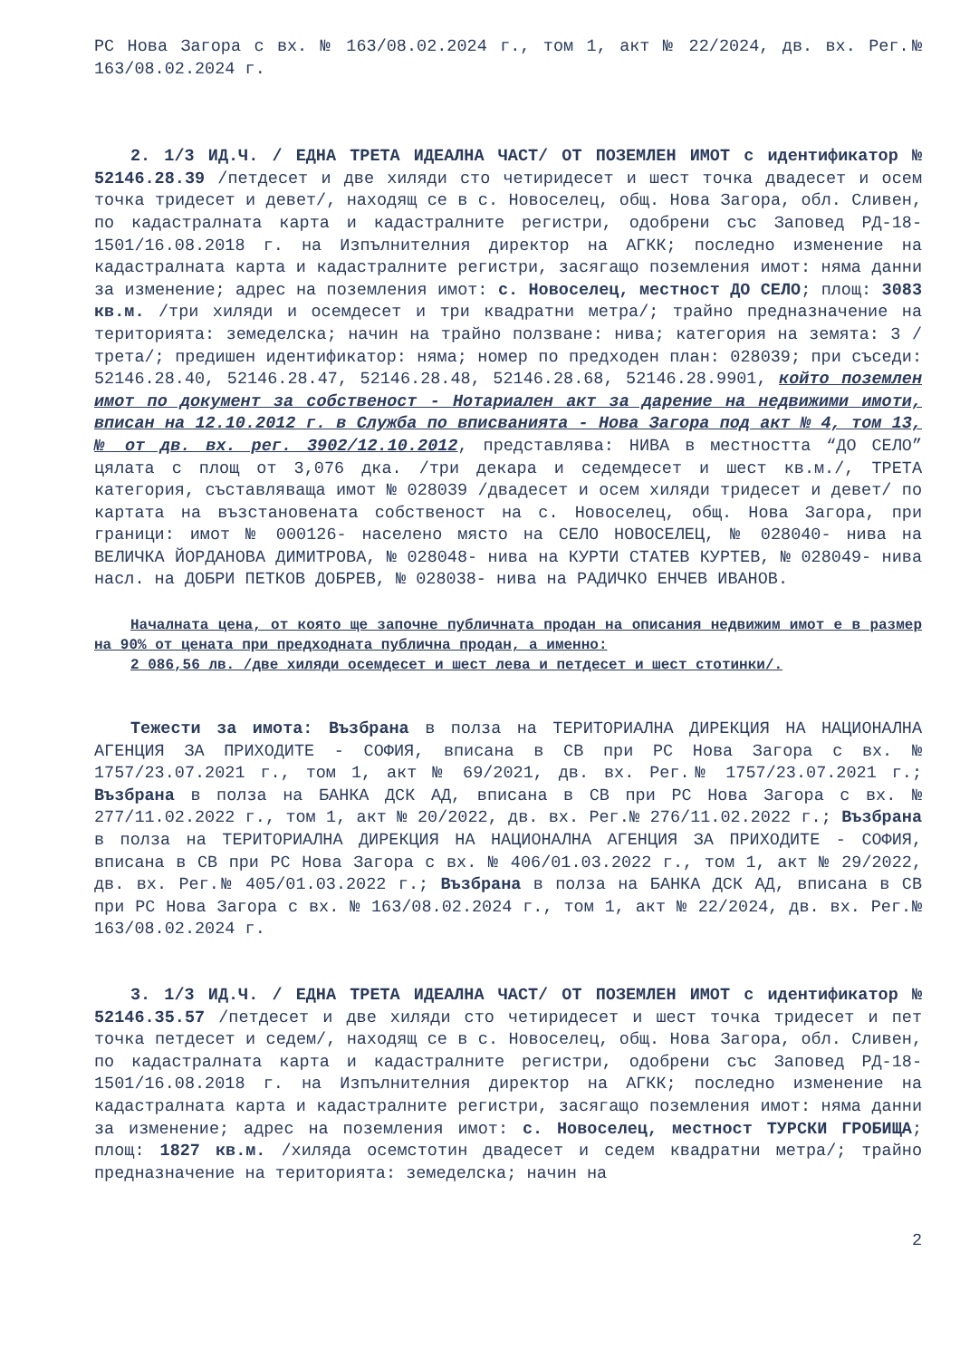РС Нова Загора с вх. № 163/08.02.2024 г., том 1, акт № 22/2024, дв. вх. Рег.№ 163/08.02.2024 г.
2. 1/3 ИД.Ч. / ЕДНА ТРЕТА ИДЕАЛНА ЧАСТ/ ОТ ПОЗЕМЛЕН ИМОТ с идентификатор № 52146.28.39 /петдесет и две хиляди сто четиридесет и шест точка двадесет и осем точка тридесет и девет/, находящ се в с. Новоселец, общ. Нова Загора, обл. Сливен, по кадастралната карта и кадастралните регистри, одобрени със Заповед РД-18-1501/16.08.2018 г. на Изпълнителния директор на АГКК; последно изменение на кадастралната карта и кадастралните регистри, засягащо поземления имот: няма данни за изменение; адрес на поземления имот: с. Новоселец, местност ДО СЕЛО; площ: 3083 кв.м. /три хиляди и осемдесет и три квадратни метра/; трайно предназначение на територията: земеделска; начин на трайно ползване: нива; категория на земята: 3 /трета/; предишен идентификатор: няма; номер по предходен план: 028039; при съседи: 52146.28.40, 52146.28.47, 52146.28.48, 52146.28.68, 52146.28.9901, който поземлен имот по документ за собственост - Нотариален акт за дарение на недвижими имоти, вписан на 12.10.2012 г. в Служба по вписванията - Нова Загора под акт № 4, том 13, № от дв. вх. рег. 3902/12.10.2012, представлява: НИВА в местността “ДО СЕЛО” цялата с площ от 3,076 дка. /три декара и седемдесет и шест кв.м./, ТРЕТА категория, съставляваща имот № 028039 /двадесет и осем хиляди тридесет и девет/ по картата на възстановената собственост на с. Новоселец, общ. Нова Загора, при граници: имот № 000126- населено място на СЕЛО НОВОСЕЛЕЦ, № 028040- нива на ВЕЛИЧКА ЙОРДАНОВА ДИМИТРОВА, № 028048- нива на КУРТИ СТАТЕВ КУРТЕВ, № 028049- нива насл. на ДОБРИ ПЕТКОВ ДОБРЕВ, № 028038- нива на РАДИЧКО ЕНЧЕВ ИВАНОВ.
Началната цена, от която ще започне публичната продан на описания недвижим имот е в размер на 90% от цената при предходната публична продан, а именно:
2 086,56 лв. /две хиляди осемдесет и шест лева и петдесет и шест стотинки/.
Тежести за имота: Възбрана в полза на ТЕРИТОРИАЛНА ДИРЕКЦИЯ НА НАЦИОНАЛНА АГЕНЦИЯ ЗА ПРИХОДИТЕ - СОФИЯ, вписана в СВ при РС Нова Загора с вх. № 1757/23.07.2021 г., том 1, акт № 69/2021, дв. вх. Рег.№ 1757/23.07.2021 г.; Възбрана в полза на БАНКА ДСК АД, вписана в СВ при РС Нова Загора с вх. № 277/11.02.2022 г., том 1, акт № 20/2022, дв. вх. Рег.№ 276/11.02.2022 г.; Възбрана в полза на ТЕРИТОРИАЛНА ДИРЕКЦИЯ НА НАЦИОНАЛНА АГЕНЦИЯ ЗА ПРИХОДИТЕ - СОФИЯ, вписана в СВ при РС Нова Загора с вх. № 406/01.03.2022 г., том 1, акт № 29/2022, дв. вх. Рег.№ 405/01.03.2022 г.; Възбрана в полза на БАНКА ДСК АД, вписана в СВ при РС Нова Загора с вх. № 163/08.02.2024 г., том 1, акт № 22/2024, дв. вх. Рег.№ 163/08.02.2024 г.
3. 1/3 ИД.Ч. / ЕДНА ТРЕТА ИДЕАЛНА ЧАСТ/ ОТ ПОЗЕМЛЕН ИМОТ с идентификатор № 52146.35.57 /петдесет и две хиляди сто четиридесет и шест точка тридесет и пет точка петдесет и седем/, находящ се в с. Новоселец, общ. Нова Загора, обл. Сливен, по кадастралната карта и кадастралните регистри, одобрени със Заповед РД-18-1501/16.08.2018 г. на Изпълнителния директор на АГКК; последно изменение на кадастралната карта и кадастралните регистри, засягащо поземления имот: няма данни за изменение; адрес на поземления имот: с. Новоселец, местност ТУРСКИ ГРОБИЩА; площ: 1827 кв.м. /хиляда осемстотин двадесет и седем квадратни метра/; трайно предназначение на територията: земеделска; начин на
2